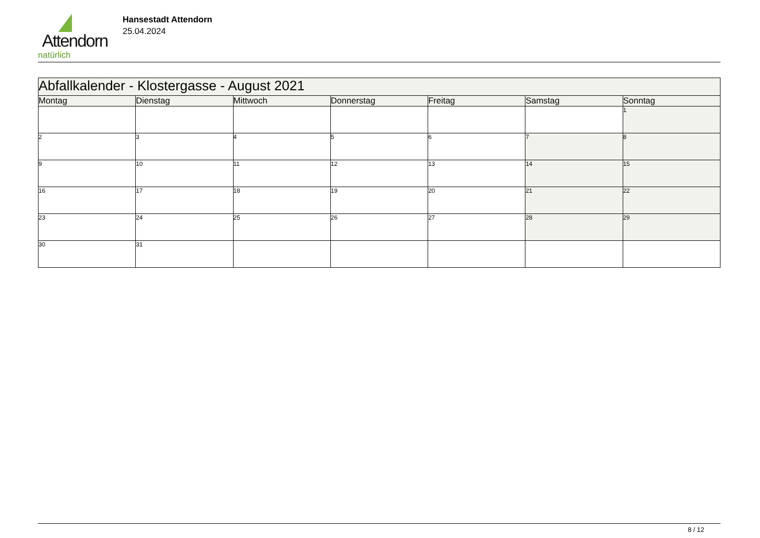Attendorn
natürlich
Hansestadt Attendorn
25.04.2024
| Abfallkalender - Klostergasse - August 2021 | | | | | | |
| Montag | Dienstag | Mittwoch | Donnerstag | Freitag | Samstag | Sonntag |
| | | | | | | 1 |
| 2 | 3 | 4 | 5 | 6 | 7 | 8 |
| 9 | 10 | 11 | 12 | 13 | 14 | 15 |
| 16 | 17 | 18 | 19 | 20 | 21 | 22 |
| 23 | 24 | 25 | 26 | 27 | 28 | 29 |
| 30 | 31 | | | | | |
8 / 12